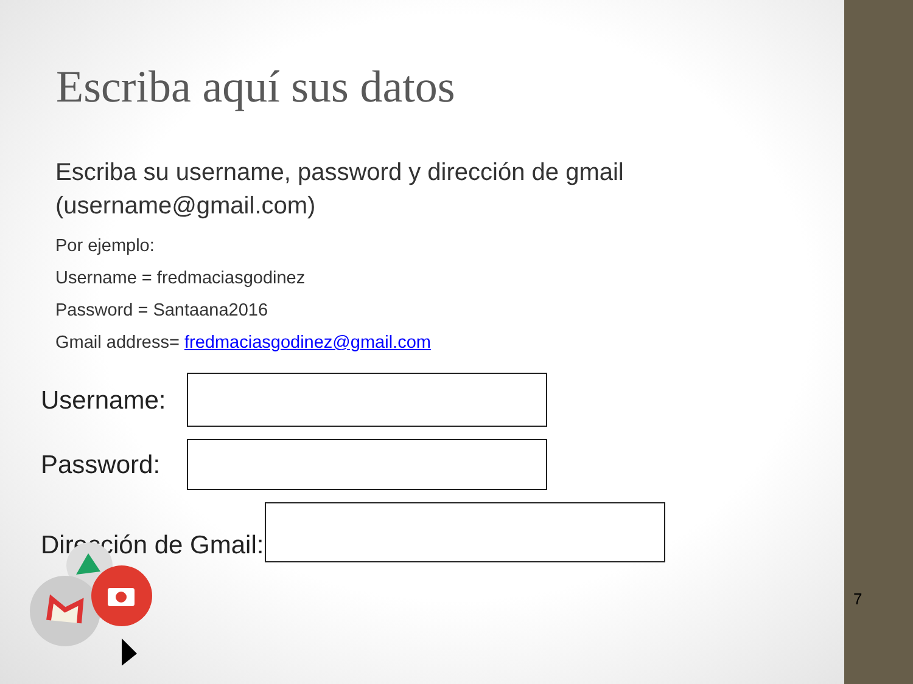Escriba aquí sus datos
Escriba su username, password y dirección de gmail (username@gmail.com)
Por ejemplo:
Username = fredmaciasgodinez
Password = Santaana2016
Gmail address= fredmaciasgodinez@gmail.com
Username:
Password:
Dirección de Gmail:
7